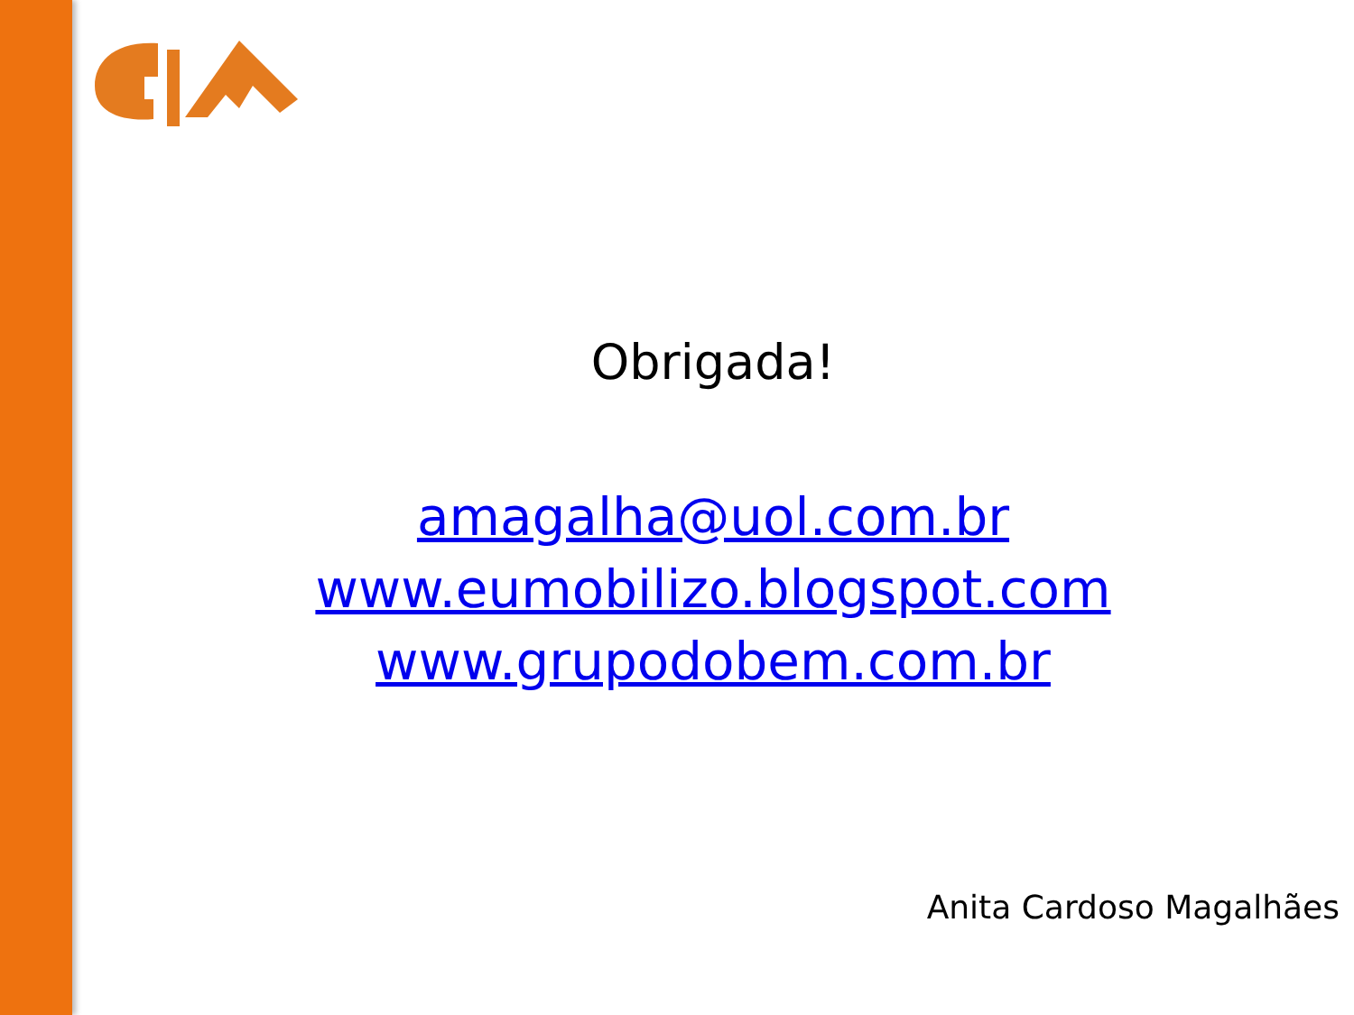Obrigada!
amagalha@uol.com.br
www.eumobilizo.blogspot.com
www.grupodobem.com.br
Anita Cardoso Magalhães